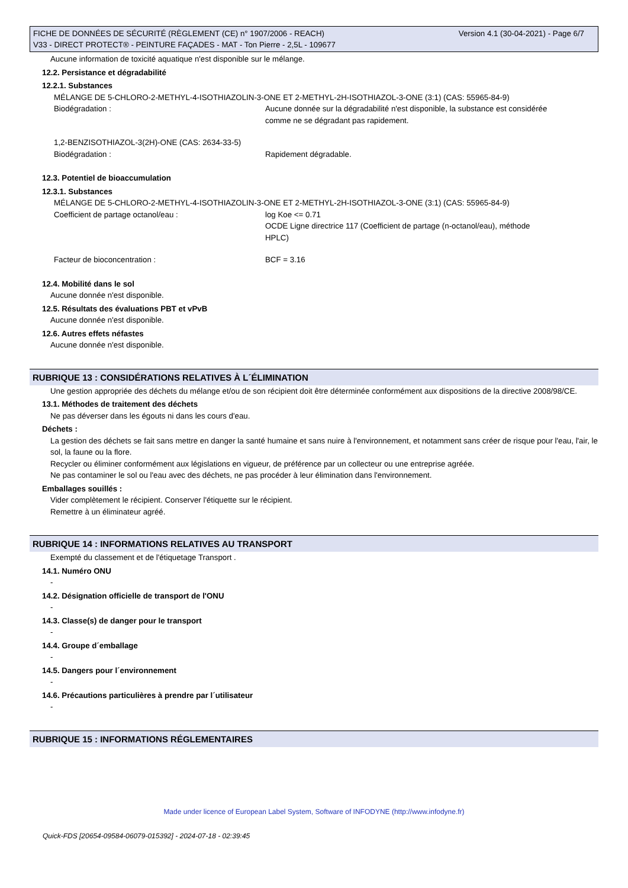Version 4.1 (30-04-2021) - Page 6/7 FICHE DE DONNÉES DE SÉCURITÉ (RÈGLEMENT (CE) n° 1907/2006 - REACH)
V33 - DIRECT PROTECT® - PEINTURE FAÇADES - MAT - Ton Pierre - 2,5L - 109677
Aucune information de toxicité aquatique n'est disponible sur le mélange.
12.2. Persistance et dégradabilité
12.2.1. Substances
MÉLANGE DE 5-CHLORO-2-METHYL-4-ISOTHIAZOLIN-3-ONE ET 2-METHYL-2H-ISOTHIAZOL-3-ONE (3:1) (CAS: 55965-84-9)
Biodégradation : Aucune donnée sur la dégradabilité n'est disponible, la substance est considérée comme ne se dégradant pas rapidement.
1,2-BENZISOTHIAZOL-3(2H)-ONE (CAS: 2634-33-5)
Biodégradation : Rapidement dégradable.
12.3. Potentiel de bioaccumulation
12.3.1. Substances
MÉLANGE DE 5-CHLORO-2-METHYL-4-ISOTHIAZOLIN-3-ONE ET 2-METHYL-2H-ISOTHIAZOL-3-ONE (3:1) (CAS: 55965-84-9)
Coefficient de partage octanol/eau : log Koe <= 0.71
OCDE Ligne directrice 117 (Coefficient de partage (n-octanol/eau), méthode HPLC)
Facteur de bioconcentration : BCF = 3.16
12.4. Mobilité dans le sol
Aucune donnée n'est disponible.
12.5. Résultats des évaluations PBT et vPvB
Aucune donnée n'est disponible.
12.6. Autres effets néfastes
Aucune donnée n'est disponible.
RUBRIQUE 13 : CONSIDÉRATIONS RELATIVES À L´ÉLIMINATION
Une gestion appropriée des déchets du mélange et/ou de son récipient doit être déterminée conformément aux dispositions de la directive 2008/98/CE.
13.1. Méthodes de traitement des déchets
Ne pas déverser dans les égouts ni dans les cours d'eau.
Déchets :
La gestion des déchets se fait sans mettre en danger la santé humaine et sans nuire à l'environnement, et notamment sans créer de risque pour l'eau, l'air, le sol, la faune ou la flore.
Recycler ou éliminer conformément aux législations en vigueur, de préférence par un collecteur ou une entreprise agréée.
Ne pas contaminer le sol ou l'eau avec des déchets, ne pas procéder à leur élimination dans l'environnement.
Emballages souillés :
Vider complètement le récipient. Conserver l'étiquette sur le récipient.
Remettre à un éliminateur agréé.
RUBRIQUE 14 : INFORMATIONS RELATIVES AU TRANSPORT
Exempté du classement et de l'étiquetage Transport .
14.1. Numéro ONU
-
14.2. Désignation officielle de transport de l'ONU
-
14.3. Classe(s) de danger pour le transport
-
14.4. Groupe d´emballage
-
14.5. Dangers pour l´environnement
-
14.6. Précautions particulières à prendre par l´utilisateur
-
RUBRIQUE 15 : INFORMATIONS RÉGLEMENTAIRES
Made under licence of European Label System, Software of INFODYNE (http://www.infodyne.fr)
Quick-FDS [20654-09584-06079-015392] - 2024-07-18 - 02:39:45